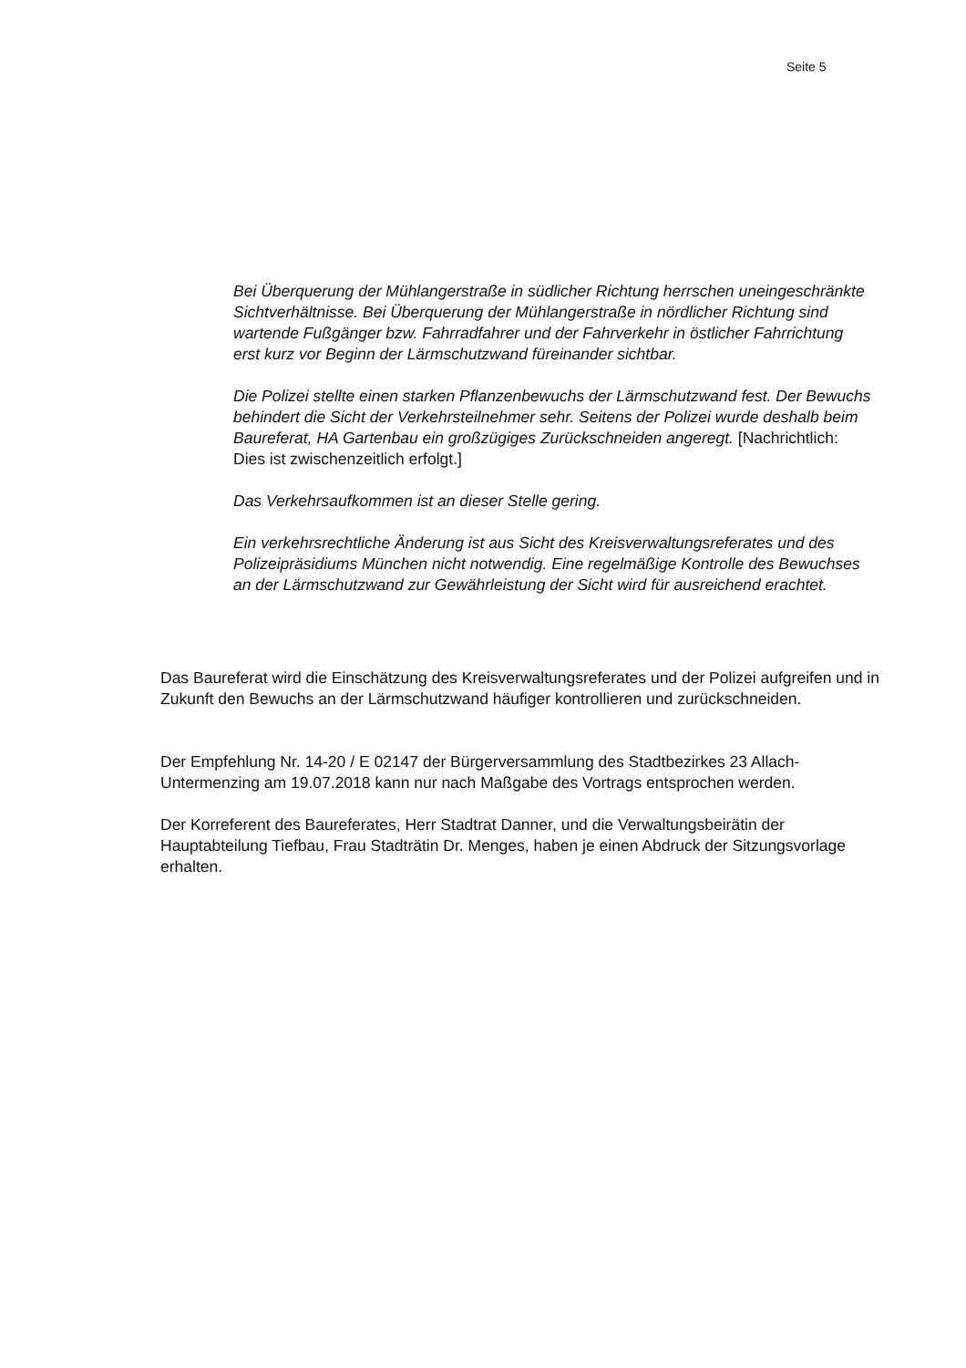Seite 5
Bei Überquerung der Mühlangerstraße in südlicher Richtung herrschen uneingeschränkte Sichtverhältnisse. Bei Überquerung der Mühlangerstraße in nördlicher Richtung sind wartende Fußgänger bzw. Fahrradfahrer und der Fahrverkehr in östlicher Fahrrichtung erst kurz vor Beginn der Lärmschutzwand füreinander sichtbar.
Die Polizei stellte einen starken Pflanzenbewuchs der Lärmschutzwand fest. Der Bewuchs behindert die Sicht der Verkehrsteilnehmer sehr. Seitens der Polizei wurde deshalb beim Baureferat, HA Gartenbau ein großzügiges Zurückschneiden angeregt. [Nachrichtlich: Dies ist zwischenzeitlich erfolgt.]
Das Verkehrsaufkommen ist an dieser Stelle gering.
Ein verkehrsrechtliche Änderung ist aus Sicht des Kreisverwaltungsreferates und des Polizeipräsidiums München nicht notwendig. Eine regelmäßige Kontrolle des Bewuchses an der Lärmschutzwand zur Gewährleistung der Sicht wird für ausreichend erachtet.
Das Baureferat wird die Einschätzung des Kreisverwaltungsreferates und der Polizei aufgreifen und in Zukunft den Bewuchs an der Lärmschutzwand häufiger kontrollieren und zurückschneiden.
Der Empfehlung Nr. 14-20 / E 02147 der Bürgerversammlung des Stadtbezirkes 23 Allach-Untermenzing am 19.07.2018 kann nur nach Maßgabe des Vortrags entsprochen werden.
Der Korreferent des Baureferates, Herr Stadtrat Danner, und die Verwaltungsbeirätin der Hauptabteilung Tiefbau, Frau Stadträtin Dr. Menges, haben je einen Abdruck der Sitzungsvorlage erhalten.